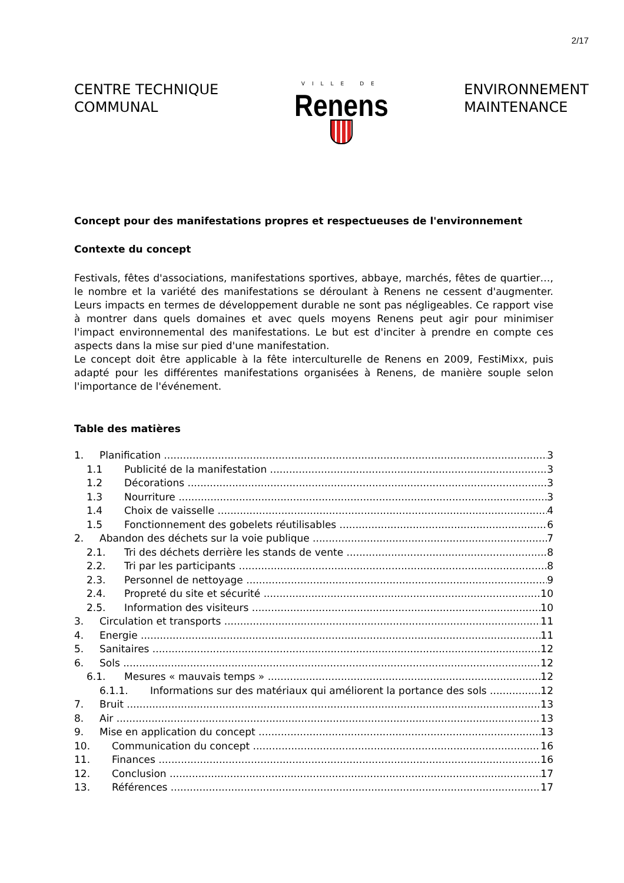2/17
CENTRE TECHNIQUE
COMMUNAL
VILLE DE
Renens
ENVIRONNEMENT
MAINTENANCE
Concept pour des manifestations propres et respectueuses de l'environnement
Contexte du concept
Festivals, fêtes d'associations, manifestations sportives, abbaye, marchés, fêtes de quartier…, le nombre et la variété des manifestations se déroulant à Renens ne cessent d'augmenter. Leurs impacts en termes de développement durable ne sont pas négligeables. Ce rapport vise à montrer dans quels domaines et avec quels moyens Renens peut agir pour minimiser l'impact environnemental des manifestations. Le but est d'inciter à prendre en compte ces aspects dans la mise sur pied d'une manifestation.
Le concept doit être applicable à la fête interculturelle de Renens en 2009, FestiMixx, puis adapté pour les différentes manifestations organisées à Renens, de manière souple selon l'importance de l'événement.
Table des matières
1. Planification 3
1.1 Publicité de la manifestation 3
1.2 Décorations 3
1.3 Nourriture 3
1.4 Choix de vaisselle 4
1.5 Fonctionnement des gobelets réutilisables 6
2. Abandon des déchets sur la voie publique 7
2.1. Tri des déchets derrière les stands de vente 8
2.2. Tri par les participants 8
2.3. Personnel de nettoyage 9
2.4. Propreté du site et sécurité 10
2.5. Information des visiteurs 10
3. Circulation et transports 11
4. Energie 11
5. Sanitaires 12
6. Sols 12
6.1. Mesures « mauvais temps » 12
6.1.1. Informations sur des matériaux qui améliorent la portance des sols 12
7. Bruit 13
8. Air 13
9. Mise en application du concept 13
10. Communication du concept 16
11. Finances 16
12. Conclusion 17
13. Références 17